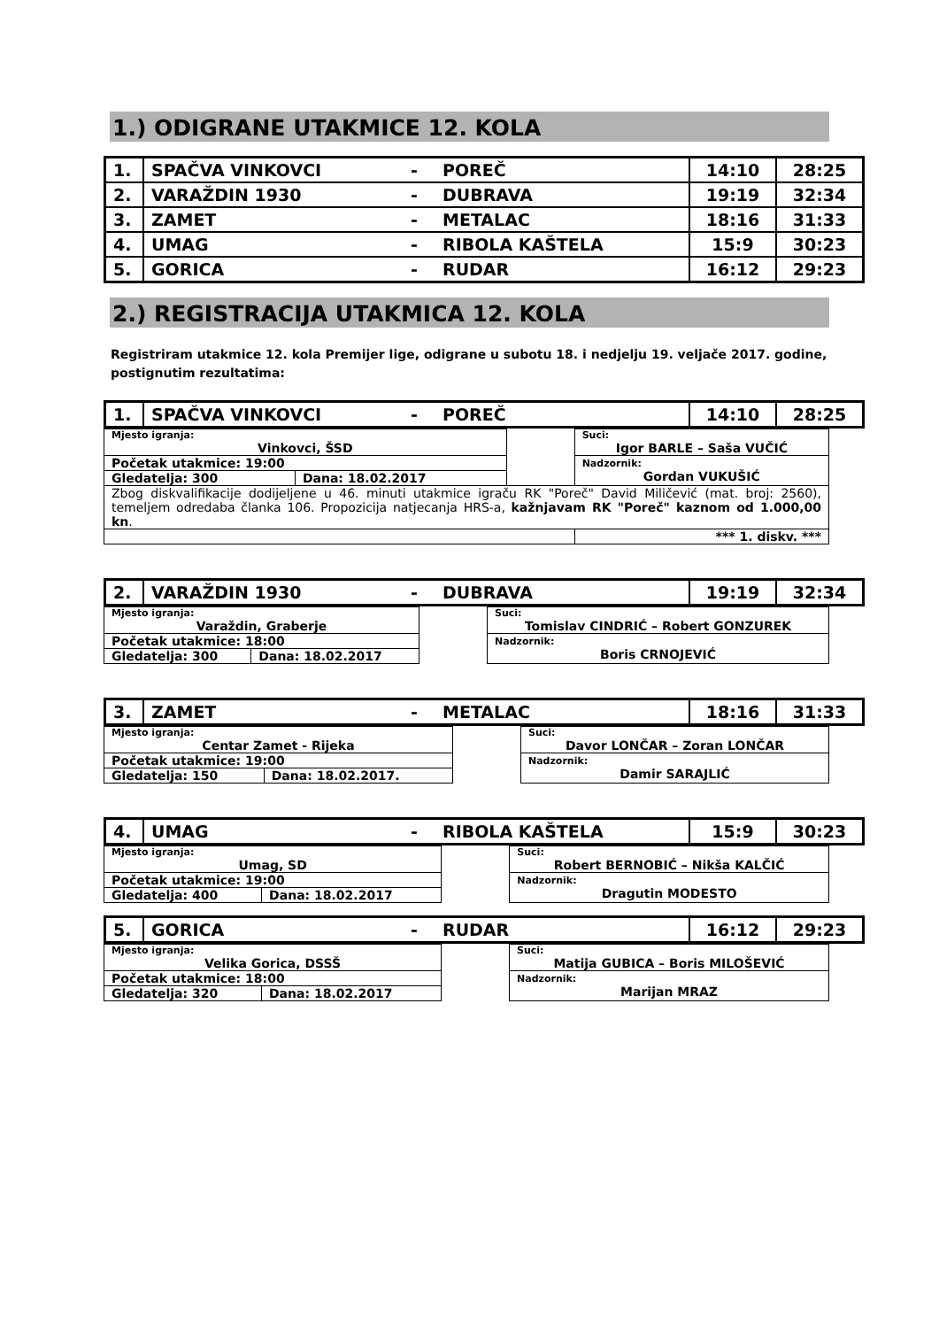1.) ODIGRANE UTAKMICE 12. KOLA
| 1. | SPAČVA VINKOVCI | - | POREČ | 14:10 | 28:25 |
| 2. | VARAŽDIN 1930 | - | DUBRAVA | 19:19 | 32:34 |
| 3. | ZAMET | - | METALAC | 18:16 | 31:33 |
| 4. | UMAG | - | RIBOLA KAŠTELA | 15:9 | 30:23 |
| 5. | GORICA | - | RUDAR | 16:12 | 29:23 |
2.) REGISTRACIJA UTAKMICA 12. KOLA
Registriram utakmice 12. kola Premijer lige, odigrane u subotu 18. i nedjelju 19. veljače 2017. godine, postignutim rezultatima:
| 1. | SPAČVA VINKOVCI | - | POREČ | 14:10 | 28:25 |
| Mjesto igranja: Vinkovci, ŠSD | | | Suci: Igor BARLE – Saša VUČIĆ | |
| Početak utakmice: 19:00 | | | Nadzornik: Gordan VUKUŠIĆ | |
| Gledatelja: 300 | Dana: 18.02.2017 | | | |
| Zbog diskvalifikacije dodijeljene u 46. minuti utakmice igraču RK "Poreč" David Miličević (mat. broj: 2560), temeljem odredaba članka 106. Propozicija natjecanja HRS-a, kažnjavam RK "Poreč" kaznom od 1.000,00 kn . | | | | |
| | | | | *** 1. diskv. *** |
| 2. | VARAŽDIN 1930 | - | DUBRAVA | 19:19 | 32:34 |
| Mjesto igranja: Varaždin, Graberje | | | Suci: Tomislav CINDRIĆ – Robert GONZUREK |
| Početak utakmice: 18:00 | | | Nadzornik: Boris CRNOJEVIĆ |
| Gledatelja: 300 | Dana: 18.02.2017 | | |
| 3. | ZAMET | - | METALAC | 18:16 | 31:33 |
| Mjesto igranja: Centar Zamet - Rijeka | | | Suci: Davor LONČAR – Zoran LONČAR |
| Početak utakmice: 19:00 | | | Nadzornik: Damir SARAJLIĆ |
| Gledatelja: 150 | Dana: 18.02.2017. | | |
| 4. | UMAG | - | RIBOLA KAŠTELA | 15:9 | 30:23 |
| Mjesto igranja: Umag, SD | | | Suci: Robert BERNOBIĆ – Nikša KALČIĆ |
| Početak utakmice: 19:00 | | | Nadzornik: Dragutin MODESTO |
| Gledatelja: 400 | Dana: 18.02.2017 | | |
| 5. | GORICA | - | RUDAR | 16:12 | 29:23 |
| Mjesto igranja: Velika Gorica, DSSŠ | | | Suci: Matija GUBICA – Boris MILOŠEVIĆ |
| Početak utakmice: 18:00 | | | Nadzornik: Marijan MRAZ |
| Gledatelja: 320 | Dana: 18.02.2017 | | |